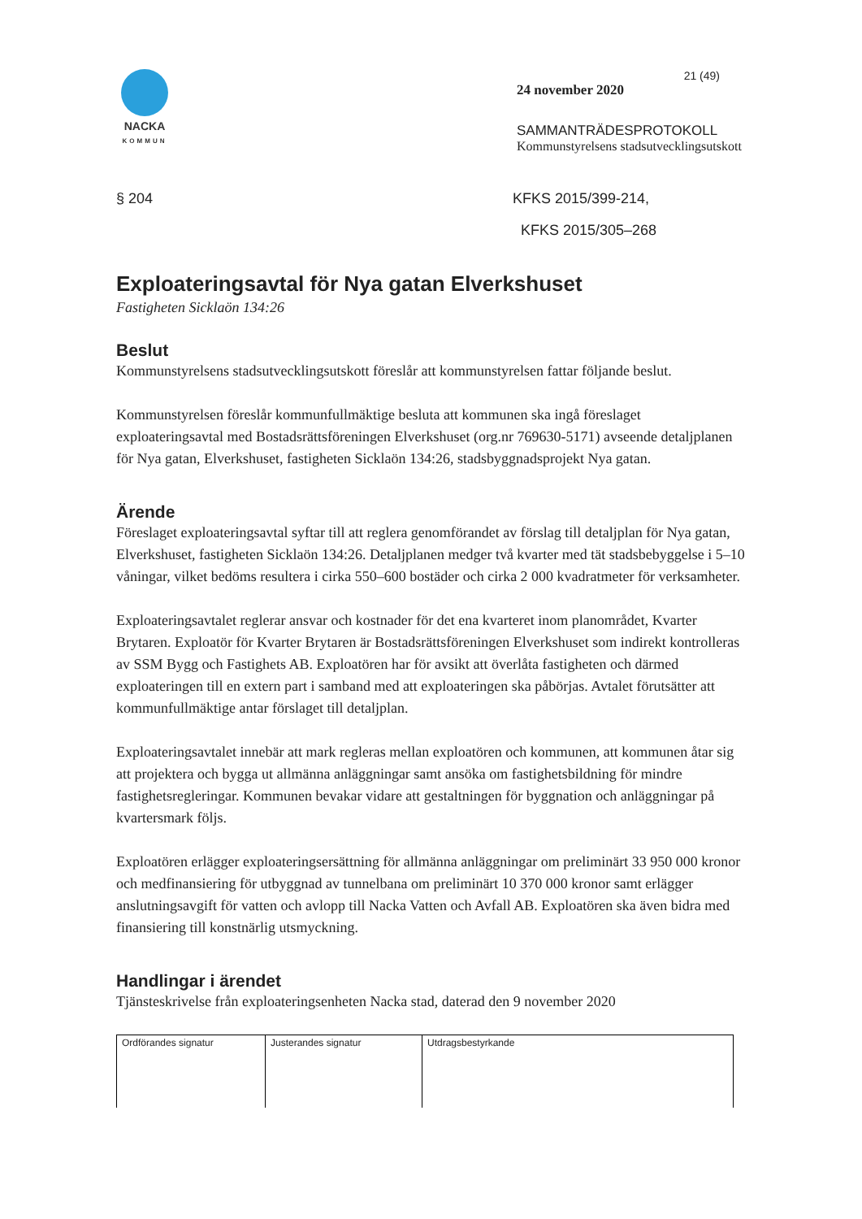NACKA
KOMMUN
21 (49)
24 november 2020
SAMMANTRÄDESPROTOKOLL
Kommunstyrelsens stadsutvecklingsutskott
§ 204 KFKS 2015/399-214,
KFKS 2015/305–268
Exploateringsavtal för Nya gatan Elverkshuset
Fastigheten Sicklaön 134:26
Beslut
Kommunstyrelsens stadsutvecklingsutskott föreslår att kommunstyrelsen fattar följande beslut.
Kommunstyrelsen föreslår kommunfullmäktige besluta att kommunen ska ingå föreslaget exploateringsavtal med Bostadsrättsföreningen Elverkshuset (org.nr 769630-5171) avseende detaljplanen för Nya gatan, Elverkshuset, fastigheten Sicklaön 134:26, stadsbyggnadsprojekt Nya gatan.
Ärende
Föreslaget exploateringsavtal syftar till att reglera genomförandet av förslag till detaljplan för Nya gatan, Elverkshuset, fastigheten Sicklaön 134:26. Detaljplanen medger två kvarter med tät stadsbebyggelse i 5–10 våningar, vilket bedöms resultera i cirka 550–600 bostäder och cirka 2 000 kvadratmeter för verksamheter.
Exploateringsavtalet reglerar ansvar och kostnader för det ena kvarteret inom planområdet, Kvarter Brytaren. Exploatör för Kvarter Brytaren är Bostadsrättsföreningen Elverkshuset som indirekt kontrolleras av SSM Bygg och Fastighets AB. Exploatören har för avsikt att överlåta fastigheten och därmed exploateringen till en extern part i samband med att exploateringen ska påbörjas. Avtalet förutsätter att kommunfullmäktige antar förslaget till detaljplan.
Exploateringsavtalet innebär att mark regleras mellan exploatören och kommunen, att kommunen åtar sig att projektera och bygga ut allmänna anläggningar samt ansöka om fastighetsbildning för mindre fastighetsregleringar. Kommunen bevakar vidare att gestaltningen för byggnation och anläggningar på kvartersmark följs.
Exploatören erlägger exploateringsersättning för allmänna anläggningar om preliminärt 33 950 000 kronor och medfinansiering för utbyggnad av tunnelbana om preliminärt 10 370 000 kronor samt erlägger anslutningsavgift för vatten och avlopp till Nacka Vatten och Avfall AB. Exploatören ska även bidra med finansiering till konstnärlig utsmyckning.
Handlingar i ärendet
Tjänsteskrivelse från exploateringsenheten Nacka stad, daterad den 9 november 2020
| Ordförandes signatur | Justerandes signatur | Utdragsbestyrkande |